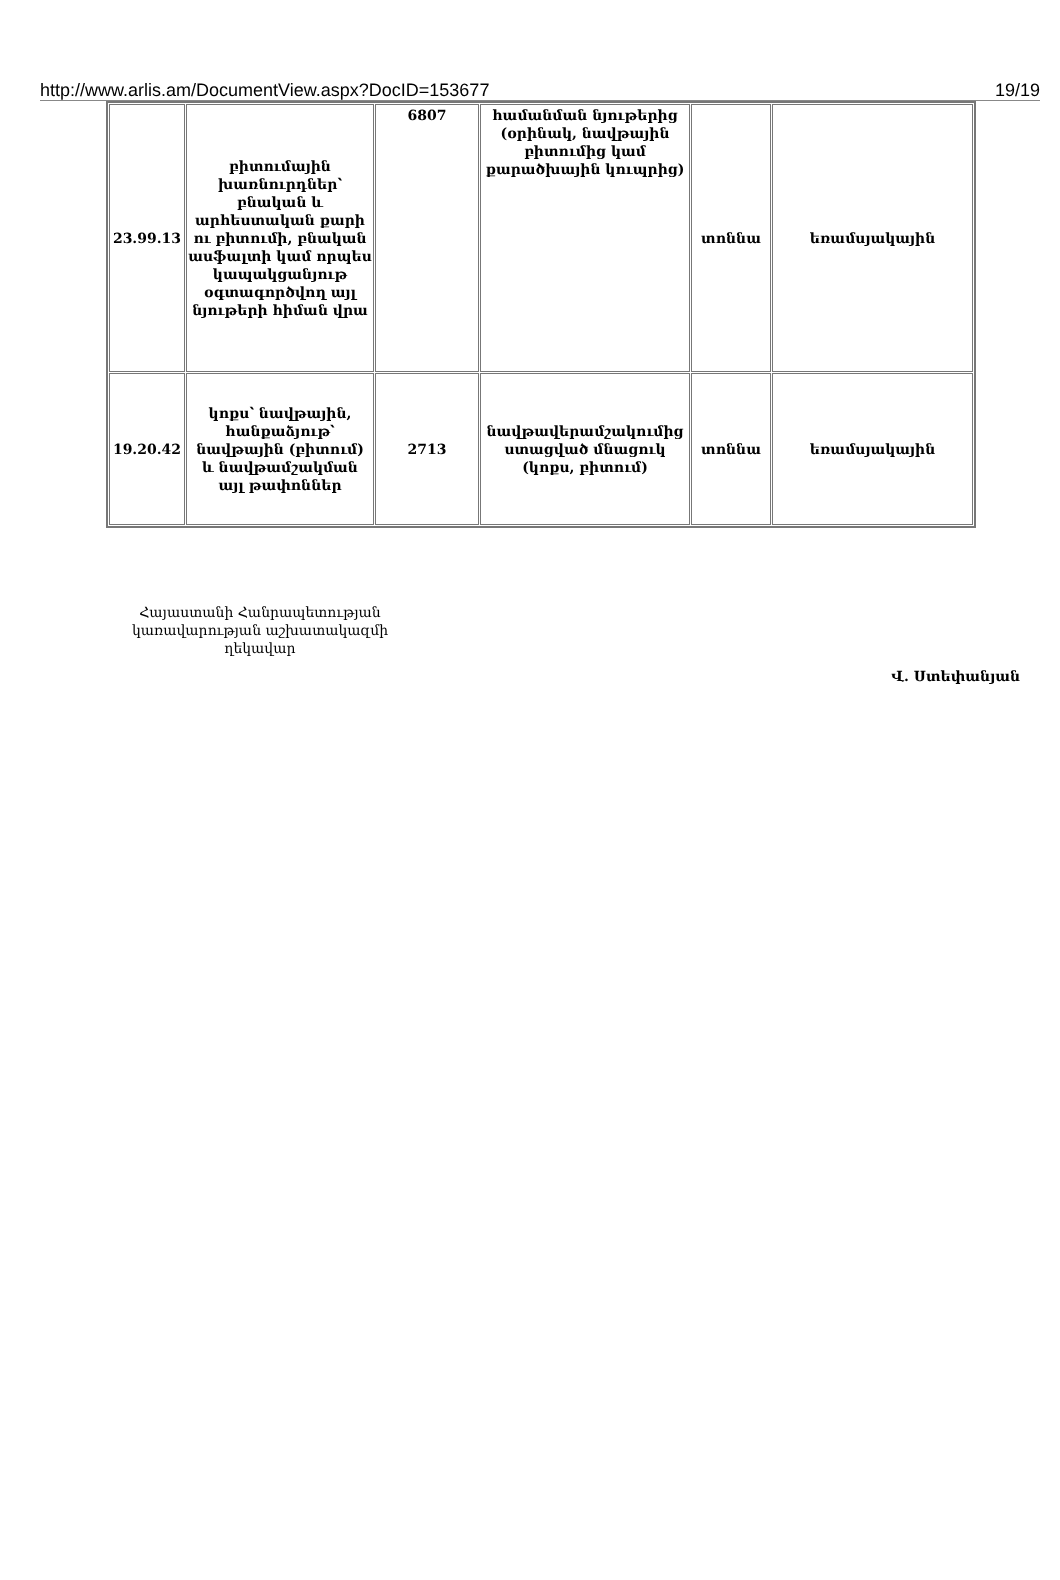http://www.arlis.am/DocumentView.aspx?DocID=153677 19/19
| 23.99.13 | բիտումային խառնուրդներ՝ բնական և արհեստական քարի ու բիտումի, բնական ասֆալտի կամ որպես կապակցանյութ օգտագործվող այլ նյութերի հիման վրա | 6807 | համանման նյութերից (օրինակ, նավթային բիտումից կամ քարածխային կուպրից) | տոննա | եռամսյակային |
| 19.20.42 | կոքս՝ նավթային, հանքաձյութ՝ նավթային (բիտում) և նավթամշակման այլ թափոններ | 2713 | նավթավերամշակումից ստացված մնացուկ (կոքս, բիտում) | տոննա | եռամսյակային |
Հայաստանի Հանրապետության կառավարության աշխատակազմի ղեկավար
Վ. Ստեփանյան